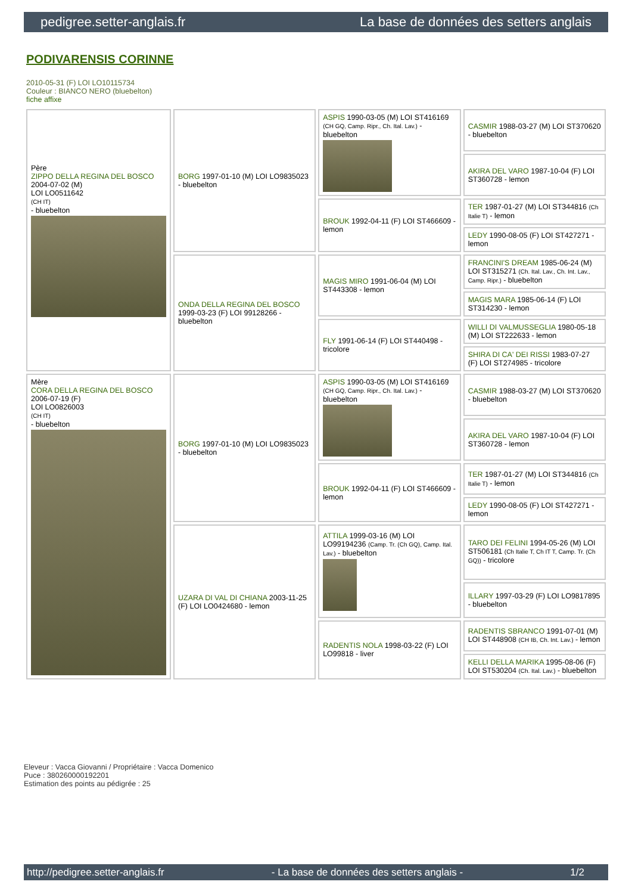pedigree.setter-anglais.fr La base de données des setters anglais
PODIVARENSIS CORINNE
2010-05-31 (F) LOI LO10115734
Couleur : BIANCO NERO (bluebelton)
fiche affixe
| Père ZIPPO DELLA REGINA DEL BOSCO 2004-07-02 (M) LOI LO0511642 (CH IT) - bluebelton | BORG 1997-01-10 (M) LOI LO9835023 - bluebelton | ASPIS 1990-03-05 (M) LOI ST416169 (CH GQ, Camp. Ripr., Ch. Ital. Lav.) - bluebelton | CASMIR 1988-03-27 (M) LOI ST370620 - bluebelton |
| | | | AKIRA DEL VARO 1987-10-04 (F) LOI ST360728 - lemon |
| | | BROUK 1992-04-11 (F) LOI ST466609 - lemon | TER 1987-01-27 (M) LOI ST344816 (Ch Italie T) - lemon |
| | | | LEDY 1990-08-05 (F) LOI ST427271 - lemon |
| | ONDA DELLA REGINA DEL BOSCO 1999-03-23 (F) LOI 99128266 - bluebelton | MAGIS MIRO 1991-06-04 (M) LOI ST443308 - lemon | FRANCINI'S DREAM 1985-06-24 (M) LOI ST315271 (Ch. Ital. Lav., Ch. Int. Lav., Camp. Ripr.) - bluebelton |
| | | | MAGIS MARA 1985-06-14 (F) LOI ST314230 - lemon |
| | | FLY 1991-06-14 (F) LOI ST440498 - tricolore | WILLI DI VALMUSSEGLIA 1980-05-18 (M) LOI ST222633 - lemon |
| | | | SHIRA DI CA' DEI RISSI 1983-07-27 (F) LOI ST274985 - tricolore |
| Mère CORA DELLA REGINA DEL BOSCO 2006-07-19 (F) LOI LO0826003 (CH IT) - bluebelton | BORG 1997-01-10 (M) LOI LO9835023 - bluebelton | ASPIS 1990-03-05 (M) LOI ST416169 (CH GQ, Camp. Ripr., Ch. Ital. Lav.) - bluebelton | CASMIR 1988-03-27 (M) LOI ST370620 - bluebelton |
| | | | AKIRA DEL VARO 1987-10-04 (F) LOI ST360728 - lemon |
| | | BROUK 1992-04-11 (F) LOI ST466609 - lemon | TER 1987-01-27 (M) LOI ST344816 (Ch Italie T) - lemon |
| | | | LEDY 1990-08-05 (F) LOI ST427271 - lemon |
| | UZARA DI VAL DI CHIANA 2003-11-25 (F) LOI LO0424680 - lemon | ATTILA 1999-03-16 (M) LOI LO99194236 (Camp. Tr. (Ch GQ), Camp. Ital. Lav.) - bluebelton | TARO DEI FELINI 1994-05-26 (M) LOI ST506181 (Ch Italie T, Ch IT T, Camp. Tr. (Ch GQ)) - tricolore |
| | | | ILLARY 1997-03-29 (F) LOI LO9817895 - bluebelton |
| | | RADENTIS NOLA 1998-03-22 (F) LOI LO99818 - liver | RADENTIS SBRANCO 1991-07-01 (M) LOI ST448908 (CH IB, Ch. Int. Lav.) - lemon |
| | | | KELLI DELLA MARIKA 1995-08-06 (F) LOI ST530204 (Ch. Ital. Lav.) - bluebelton |
Eleveur : Vacca Giovanni / Propriétaire : Vacca Domenico
Puce : 380260000192201
Estimation des points au pédigrée : 25
http://pedigree.setter-anglais.fr - La base de données des setters anglais - 1/2